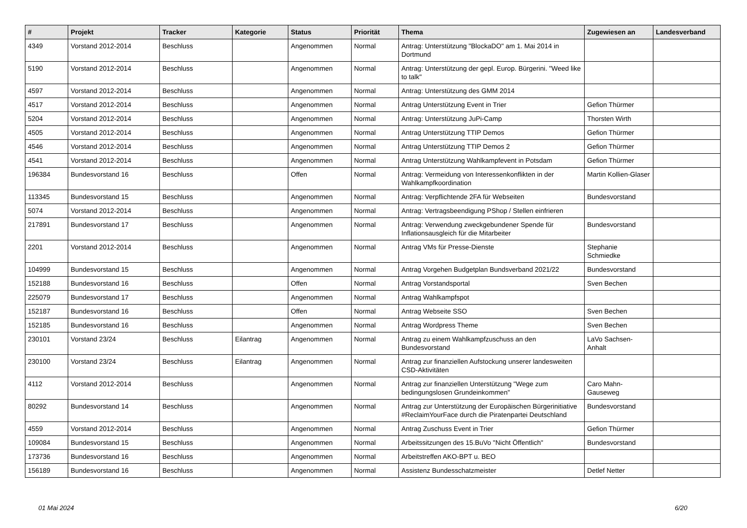| # | Projekt | Tracker | Kategorie | Status | Priorität | Thema | Zugewiesen an | Landesverband |
| --- | --- | --- | --- | --- | --- | --- | --- | --- |
| 4349 | Vorstand 2012-2014 | Beschluss | | Angenommen | Normal | Antrag: Unterstützung "BlockaDO" am 1. Mai 2014 in Dortmund | | |
| 5190 | Vorstand 2012-2014 | Beschluss | | Angenommen | Normal | Antrag: Unterstützung der gepl. Europ. Bürgerini. "Weed like to talk" | | |
| 4597 | Vorstand 2012-2014 | Beschluss | | Angenommen | Normal | Antrag: Unterstützung des GMM 2014 | | |
| 4517 | Vorstand 2012-2014 | Beschluss | | Angenommen | Normal | Antrag Unterstützung Event in Trier | Gefion Thürmer | |
| 5204 | Vorstand 2012-2014 | Beschluss | | Angenommen | Normal | Antrag: Unterstützung JuPi-Camp | Thorsten Wirth | |
| 4505 | Vorstand 2012-2014 | Beschluss | | Angenommen | Normal | Antrag Unterstützung TTIP Demos | Gefion Thürmer | |
| 4546 | Vorstand 2012-2014 | Beschluss | | Angenommen | Normal | Antrag Unterstützung TTIP Demos 2 | Gefion Thürmer | |
| 4541 | Vorstand 2012-2014 | Beschluss | | Angenommen | Normal | Antrag Unterstützung Wahlkampfevent in Potsdam | Gefion Thürmer | |
| 196384 | Bundesvorstand 16 | Beschluss | | Offen | Normal | Antrag: Vermeidung von Interessenkonflikten in der Wahlkampfkoordination | Martin Kollien-Glaser | |
| 113345 | Bundesvorstand 15 | Beschluss | | Angenommen | Normal | Antrag: Verpflichtende 2FA für Webseiten | Bundesvorstand | |
| 5074 | Vorstand 2012-2014 | Beschluss | | Angenommen | Normal | Antrag: Vertragsbeendigung PShop / Stellen einfrieren | | |
| 217891 | Bundesvorstand 17 | Beschluss | | Angenommen | Normal | Antrag: Verwendung zweckgebundener Spende für Inflationsausgleich für die Mitarbeiter | Bundesvorstand | |
| 2201 | Vorstand 2012-2014 | Beschluss | | Angenommen | Normal | Antrag VMs für Presse-Dienste | Stephanie Schmiedke | |
| 104999 | Bundesvorstand 15 | Beschluss | | Angenommen | Normal | Antrag Vorgehen Budgetplan Bundsverband 2021/22 | Bundesvorstand | |
| 152188 | Bundesvorstand 16 | Beschluss | | Offen | Normal | Antrag Vorstandsportal | Sven Bechen | |
| 225079 | Bundesvorstand 17 | Beschluss | | Angenommen | Normal | Antrag Wahlkampfspot | | |
| 152187 | Bundesvorstand 16 | Beschluss | | Offen | Normal | Antrag Webseite SSO | Sven Bechen | |
| 152185 | Bundesvorstand 16 | Beschluss | | Angenommen | Normal | Antrag Wordpress Theme | Sven Bechen | |
| 230101 | Vorstand 23/24 | Beschluss | Eilantrag | Angenommen | Normal | Antrag zu einem Wahlkampfzuschuss an den Bundesvorstand | LaVo Sachsen-Anhalt | |
| 230100 | Vorstand 23/24 | Beschluss | Eilantrag | Angenommen | Normal | Antrag zur finanziellen Aufstockung unserer landesweiten CSD-Aktivitäten | | |
| 4112 | Vorstand 2012-2014 | Beschluss | | Angenommen | Normal | Antrag zur finanziellen Unterstützung "Wege zum bedingungslosen Grundeinkommen" | Caro Mahn-Gauseweg | |
| 80292 | Bundesvorstand 14 | Beschluss | | Angenommen | Normal | Antrag zur Unterstützung der Europäischen Bürgerinitiative #ReclaimYourFace durch die Piratenpartei Deutschland | Bundesvorstand | |
| 4559 | Vorstand 2012-2014 | Beschluss | | Angenommen | Normal | Antrag Zuschuss Event in Trier | Gefion Thürmer | |
| 109084 | Bundesvorstand 15 | Beschluss | | Angenommen | Normal | Arbeitssitzungen des 15.BuVo "Nicht Öffentlich" | Bundesvorstand | |
| 173736 | Bundesvorstand 16 | Beschluss | | Angenommen | Normal | Arbeitstreffen AKO-BPT u. BEO | | |
| 156189 | Bundesvorstand 16 | Beschluss | | Angenommen | Normal | Assistenz Bundesschatzmeister | Detlef Netter | |
01 Mai 2024 6/20